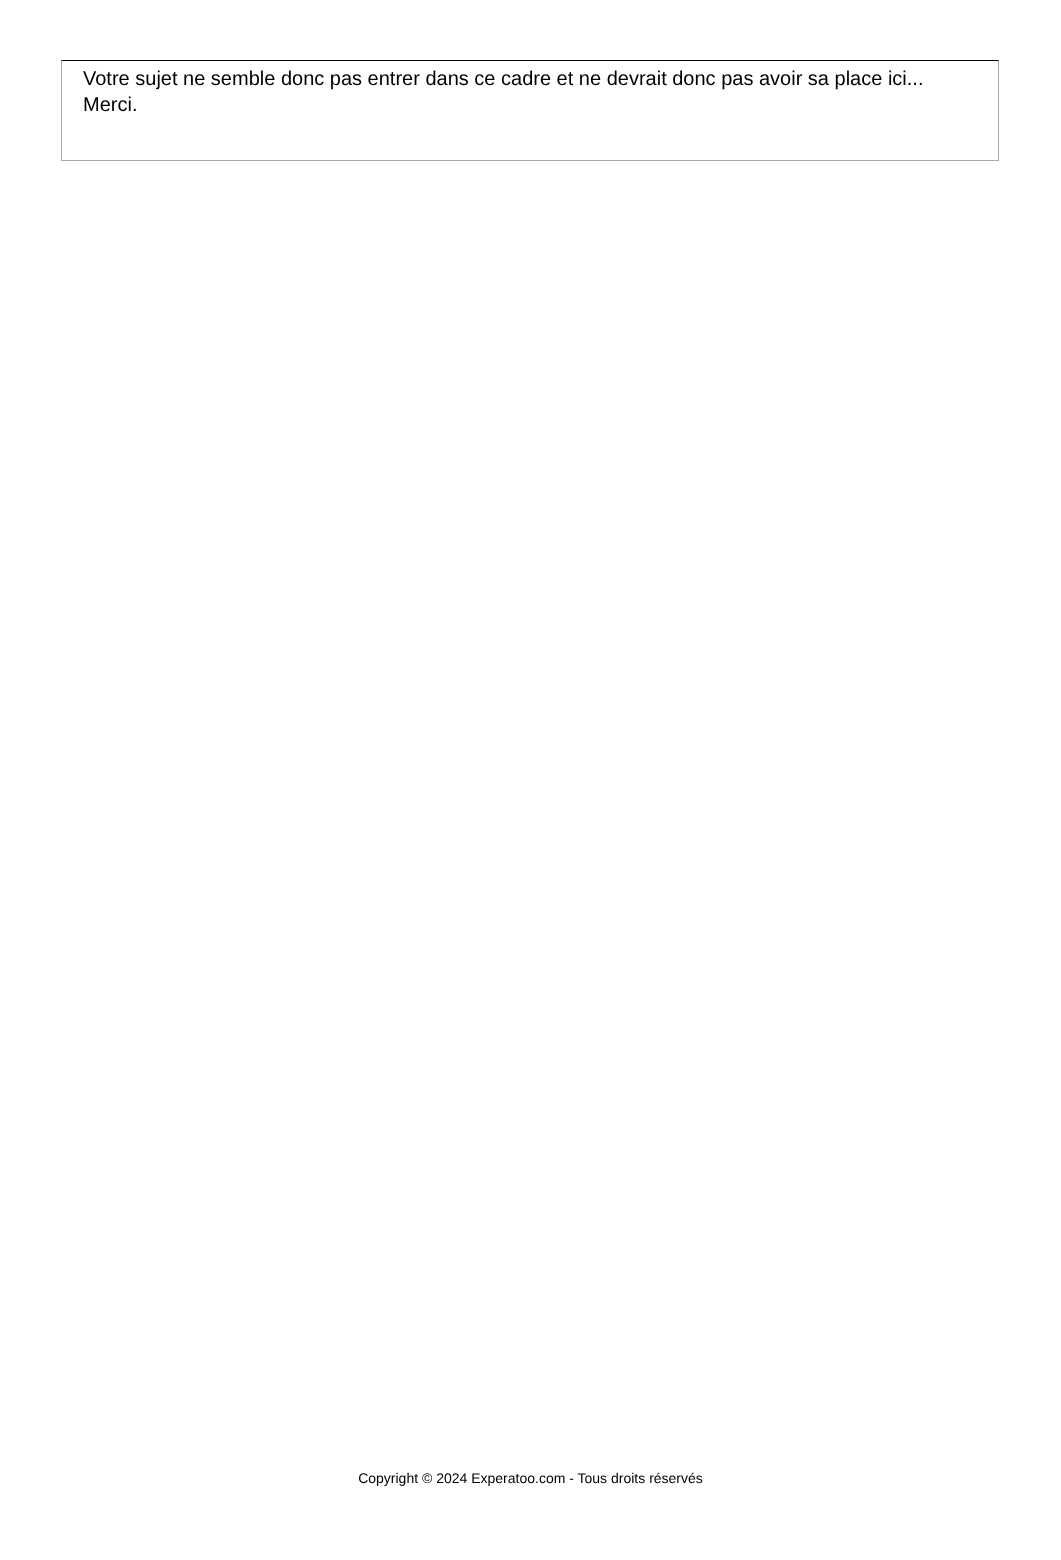Votre sujet ne semble donc pas entrer dans ce cadre et ne devrait donc pas avoir sa place ici...
Merci.
Copyright © 2024 Experatoo.com - Tous droits réservés